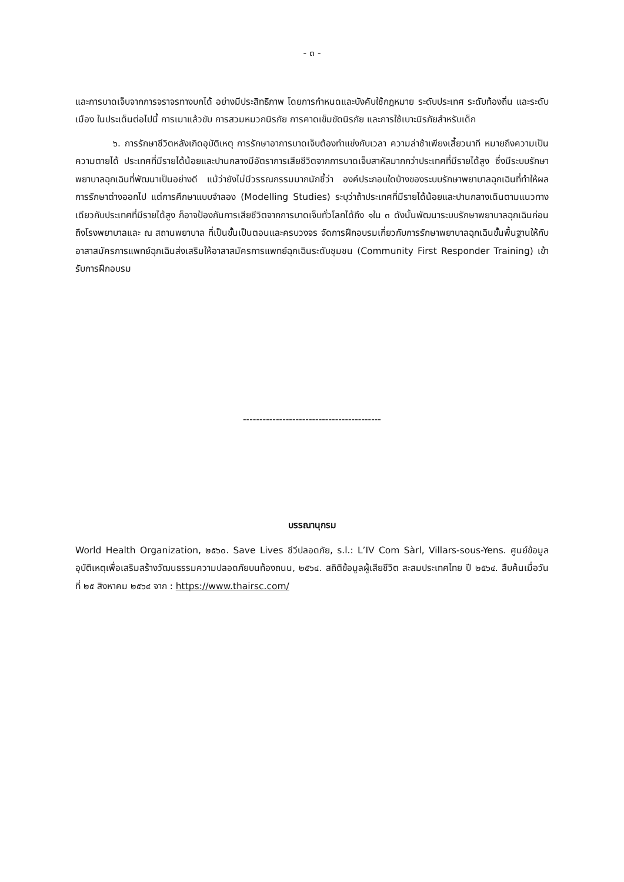- ๓ -
และการบาดเจ็บจากการจราจรทางบกได้ อย่างมีประสิทธิภาพ โดยการกำหนดและบังคับใช้กฎหมาย ระดับประเทศ ระดับท้องถิ่น และระดับเมือง ในประเด็นต่อไปนี้ การเมาแล้วขับ การสวมหมวกนิรภัย การคาดเข็มขัดนิรภัย และการใช้เบาะนิรภัยสำหรับเด็ก
๖. การรักษาชีวิตหลังเกิดอุบัติเหตุ การรักษาอาการบาดเจ็บต้องทำแข่งกับเวลา ความล่าช้าเพียงเสี้ยวนาที หมายถึงความเป็นความตายได้ ประเทศที่มีรายได้น้อยและปานกลางมีอัตราการเสียชีวิตจากการบาดเจ็บสาหัสมากกว่าประเทศที่มีรายได้สูง ซึ่งมีระบบรักษาพยาบาลฉุกเฉินที่พัฒนาเป็นอย่างดี แม้ว่ายังไม่มีวรรณกรรมมากนักชี้ว่า องค์ประกอบใดบ้างของระบบรักษาพยาบาลฉุกเฉินที่ทำให้ผลการรักษาต่างออกไป แต่การศึกษาแบบจำลอง (Modelling Studies) ระบุว่าถ้าประเทศที่มีรายได้น้อยและปานกลางเดินตามแนวทางเดียวกับประเทศที่มีรายได้สูง ก็อาจป้องกันการเสียชีวิตจากการบาดเจ็บทั่วโลกได้ถึง ๑ใน ๓ ดังนั้นพัฒนาระบบรักษาพยาบาลฉุกเฉินก่อนถึงโรงพยาบาลและ ณ สถานพยาบาล ที่เป็นขั้นเป็นตอนและครบวงจร จัดการฝึกอบรมเกี่ยวกับการรักษาพยาบาลฉุกเฉินขั้นพื้นฐานให้กับอาสาสมัครการแพทย์ฉุกเฉินส่งเสริมให้อาสาสมัครการแพทย์ฉุกเฉินระดับชุมชน (Community First Responder Training) เข้ารับการฝึกอบรม
------------------------------------------
บรรณานุกรม
World Health Organization, ๒๕๖๐. Save Lives ชีวีปลอดภัย, s.l.: L’IV Com Sàrl, Villars-sous-Yens. ศูนย์ข้อมูลอุบัติเหตุเพื่อเสริมสร้างวัฒนธรรมความปลอดภัยบนท้องถนน, ๒๕๖๔. สถิติข้อมูลผู้เสียชีวิต สะสมประเทศไทย ปี ๒๕๖๔. สืบค้นเมื่อวันที่ ๒๕ สิงหาคม ๒๕๖๔ จาก : https://www.thairsc.com/